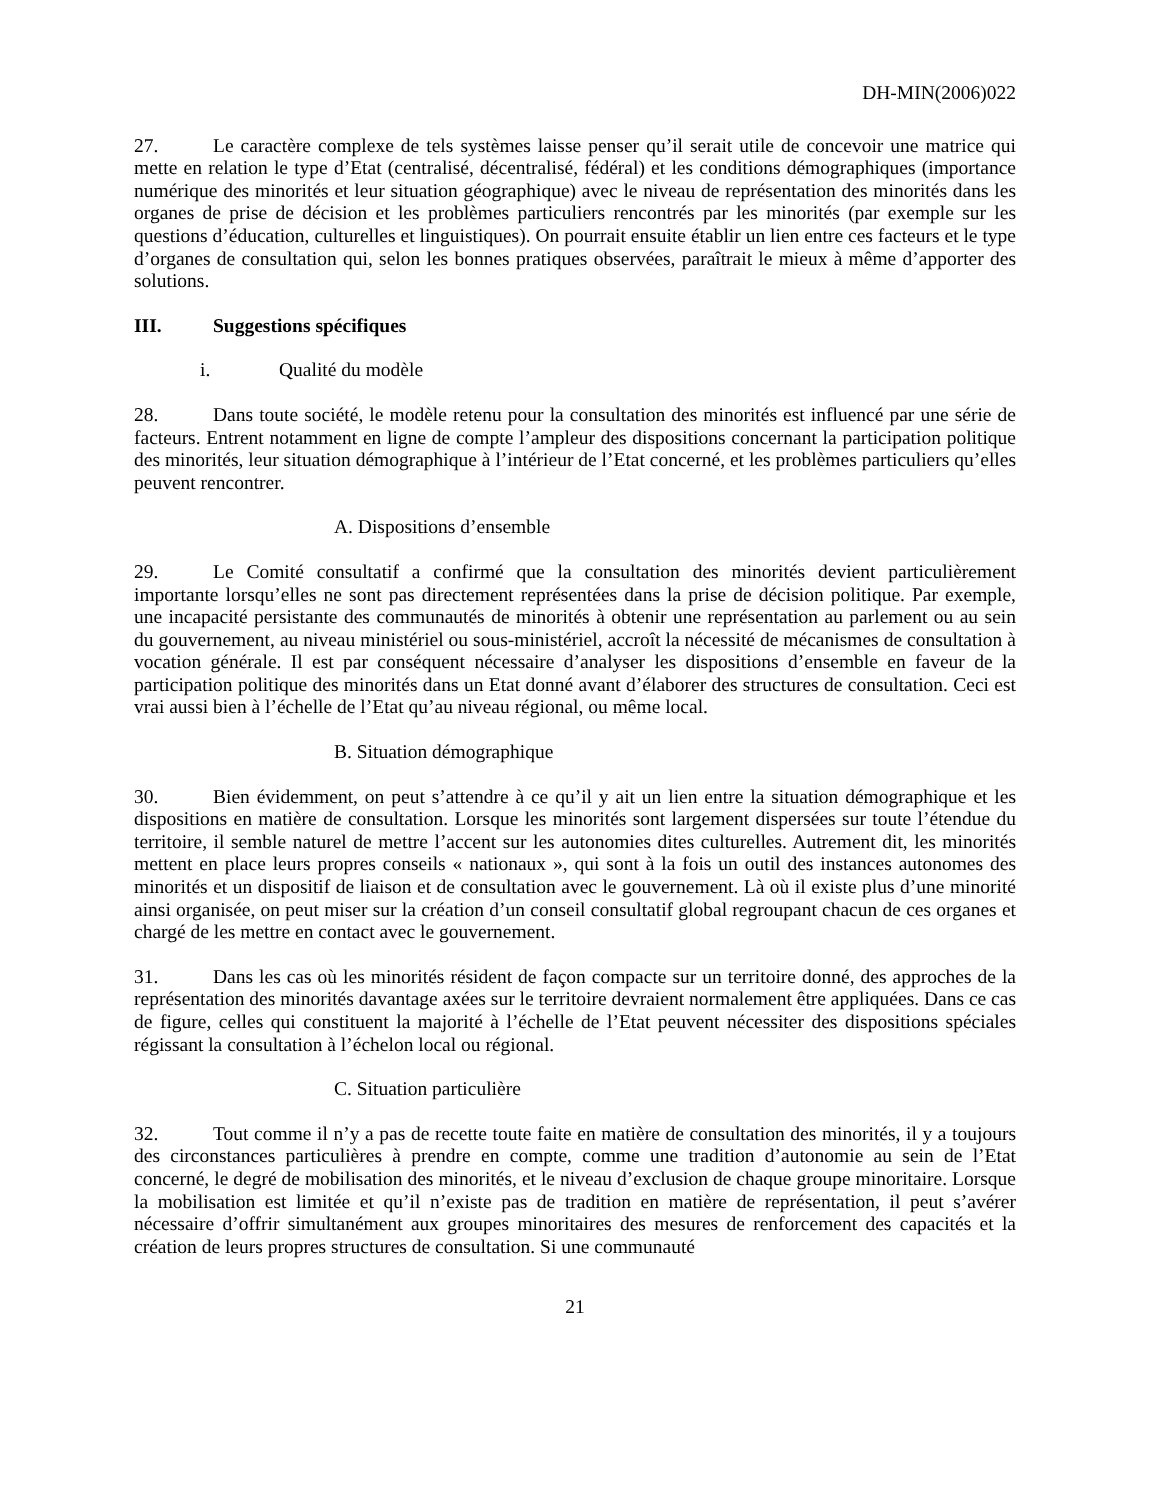DH-MIN(2006)022
27. Le caractère complexe de tels systèmes laisse penser qu’il serait utile de concevoir une matrice qui mette en relation le type d’Etat (centralisé, décentralisé, fédéral) et les conditions démographiques (importance numérique des minorités et leur situation géographique) avec le niveau de représentation des minorités dans les organes de prise de décision et les problèmes particuliers rencontrés par les minorités (par exemple sur les questions d’éducation, culturelles et linguistiques). On pourrait ensuite établir un lien entre ces facteurs et le type d’organes de consultation qui, selon les bonnes pratiques observées, paraîtrait le mieux à même d’apporter des solutions.
III. Suggestions spécifiques
i. Qualité du modèle
28. Dans toute société, le modèle retenu pour la consultation des minorités est influencé par une série de facteurs. Entrent notamment en ligne de compte l’ampleur des dispositions concernant la participation politique des minorités, leur situation démographique à l’intérieur de l’Etat concerné, et les problèmes particuliers qu’elles peuvent rencontrer.
A. Dispositions d’ensemble
29. Le Comité consultatif a confirmé que la consultation des minorités devient particulièrement importante lorsqu’elles ne sont pas directement représentées dans la prise de décision politique. Par exemple, une incapacité persistante des communautés de minorités à obtenir une représentation au parlement ou au sein du gouvernement, au niveau ministériel ou sous-ministériel, accroît la nécessité de mécanismes de consultation à vocation générale. Il est par conséquent nécessaire d’analyser les dispositions d’ensemble en faveur de la participation politique des minorités dans un Etat donné avant d’élaborer des structures de consultation. Ceci est vrai aussi bien à l’échelle de l’Etat qu’au niveau régional, ou même local.
B. Situation démographique
30. Bien évidemment, on peut s’attendre à ce qu’il y ait un lien entre la situation démographique et les dispositions en matière de consultation. Lorsque les minorités sont largement dispersées sur toute l’étendue du territoire, il semble naturel de mettre l’accent sur les autonomies dites culturelles. Autrement dit, les minorités mettent en place leurs propres conseils « nationaux », qui sont à la fois un outil des instances autonomes des minorités et un dispositif de liaison et de consultation avec le gouvernement. Là où il existe plus d’une minorité ainsi organisée, on peut miser sur la création d’un conseil consultatif global regroupant chacun de ces organes et chargé de les mettre en contact avec le gouvernement.
31. Dans les cas où les minorités résident de façon compacte sur un territoire donné, des approches de la représentation des minorités davantage axées sur le territoire devraient normalement être appliquées. Dans ce cas de figure, celles qui constituent la majorité à l’échelle de l’Etat peuvent nécessiter des dispositions spéciales régissant la consultation à l’échelon local ou régional.
C. Situation particulière
32. Tout comme il n’y a pas de recette toute faite en matière de consultation des minorités, il y a toujours des circonstances particulières à prendre en compte, comme une tradition d’autonomie au sein de l’Etat concerné, le degré de mobilisation des minorités, et le niveau d’exclusion de chaque groupe minoritaire. Lorsque la mobilisation est limitée et qu’il n’existe pas de tradition en matière de représentation, il peut s’avérer nécessaire d’offrir simultanément aux groupes minoritaires des mesures de renforcement des capacités et la création de leurs propres structures de consultation. Si une communauté
21